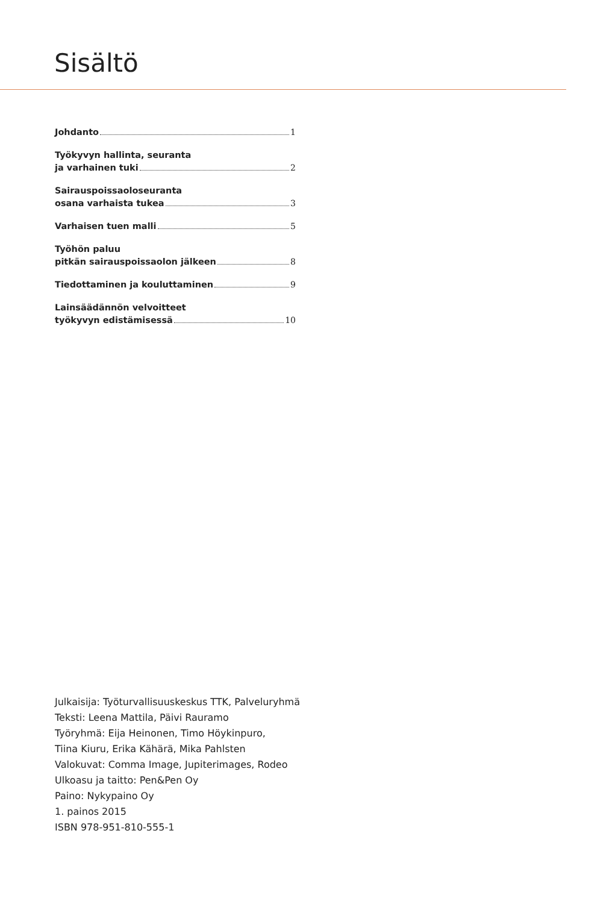Sisältö
Johdanto 1
Työkyvyn hallinta, seuranta
ja varhainen tuki 2
Sairauspoissaoloseuranta
osana varhaista tukea 3
Varhaisen tuen malli 5
Työhön paluu
pitkän sairauspoissaolon jälkeen 8
Tiedottaminen ja kouluttaminen 9
Lainsäädännön velvoitteet
työkyvyn edistämisessä 10
Julkaisija: Työturvallisuuskeskus TTK, Palveluryhmä
Teksti: Leena Mattila, Päivi Rauramo
Työryhmä: Eija Heinonen, Timo Höykinpuro,
Tiina Kiuru, Erika Kähärä, Mika Pahlsten
Valokuvat: Comma Image, Jupiterimages, Rodeo
Ulkoasu ja taitto: Pen&Pen Oy
Paino: Nykypaino Oy
1. painos 2015
ISBN 978-951-810-555-1